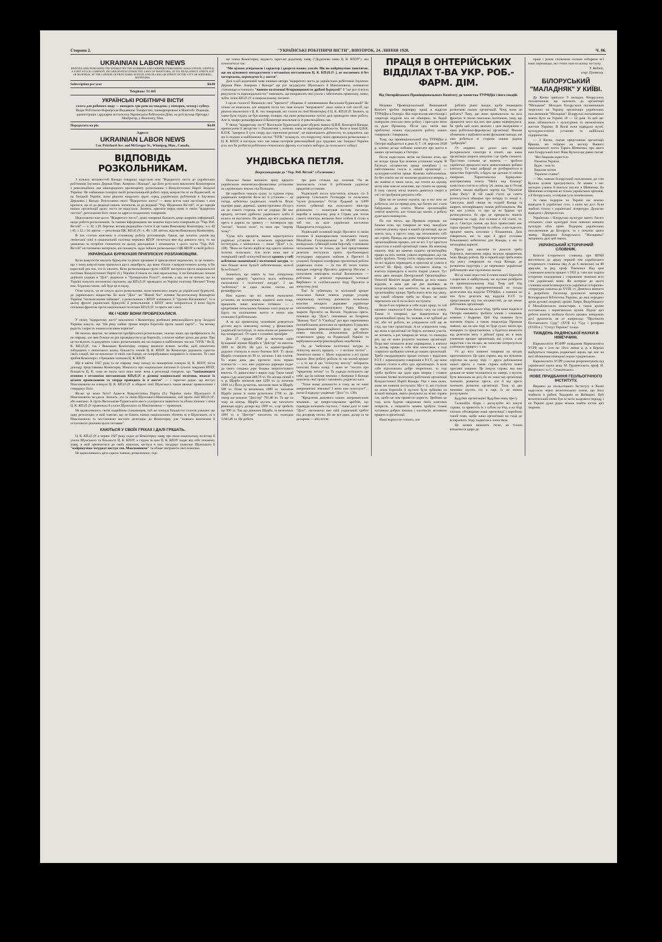Сторона 2. "УКРАЇНСЬКІ РОБІТНИЧІ ВІСТИ", ВІВТОРОК, 24. ЛИПНЯ 1928. Ч. 86.
UKRAINIAN LABOR NEWS
PRINTED AND PUBLISHED TRI-WEEKLY BY THE WORKERS AND FARMERS PUBLISHING ASSOCIATION, LIMITED, A JOINT STOCK COMPANY, INCORPORATED UNDER THE LAWS OF MANITOBA, AT ITS HEAD OFFICE AND PLACE OF BUSINESS, AT THE CORNER OF PRITCHARD AVENUE AND McGREGOR STREET IN THE CITY OF WINNIPEG, MANITOBA.
Subscription per year $4.00
Telephone: 51 465
УКРАЇНСЬКІ РОБІТНИЧІ ВІСТИ
газета для робочого люду — виходить три рази на тиждень: у вівторок, четвер і суботу.
Видає Робітничо-Фармерське Видавниче Товариство, заінкорпороване в Манітобі. Редакція, адміністрація і друкарня міститься в Українськім Робітничім Домі, на розі вулиць Прічард і МекҐреґор, у Вінніпеґу, Ман.
Передплата на рік $4.00
Адреса:
UKRAINIAN LABOR NEWS
Cor. Pritchard Ave. and McGregor St., Winnipeg, Man., Canada.
ВІДПОВІДЬ РОЗКОЛЬНИКАМ.
З кількох місцевостей Канади товариші надіслали нам "Відкритого листа до українських робітників Злучених Держав Півн. Америки і Канади", що його розіслали виключені Комінтерном з революційних лав міжнародного пролетаріяту розкольники з Комуністичної Партії Західної України. Не найшовши попертя своїй розкольницькій роботі серед комуністів ні на Радянській, ні на Західній Україні, вони рішили нащупати ґрунт серед українських робітників в Злучених Державах і Канаді. Розсилаючи свого "Відкритого листа" — вони все-ж таки настільки з ним крилися, що ні до редакції наших часописів, ні до редакції "Укр. Щоденних Вістей", ні до зарядів наших організацій цього листа не надіслали. Значить, крилися перед нами із своїм "відкритим листом", розсилаючи його лише на адреси поодиноких товаришів.
Надсилаючи нам цього "Відкритого листа", деякі товариші бажають дещо ширших інформацій, щодо роботи роскольників. За такими інформаціями ми можемо відослати товаришів до "Укр. Роб. Вістей" — ч. 32, з 20. березня, велика редакційна стаття й дві заяви Виконкому Комінтерну; ч.ч. 42 і 43, з 12, і 14. квітня — резолюція ЦК. КП.(б.)У.; ч. 49, з 28. квітня, відозва Виконкому Комінтерну.
В тих статтях вияснено в основному роботу розламовців. Однак, що початок ухилів від ленінської лінії в національній політиці верхівки КПЗУ тягнеться вже від довшого часу, то ми уважаємо за потрібне спинитися на цьому докладніше і починаючи з цього числа "Укр. Роб. Вістей" міститимемо матеріяли, які покажуть, куди зайшли розкольники з ЦК КПЗУ в своїй роботі.
УКРАЇНСЬКА БУРЖУАЗІЯ ПРИПЛІСКУЄ РОЗЛАМОВЦЯМ.
Коли комуністів хвалить буржуазія та ріжні проміжні й здекласовані недоноски, то це значить, що з тими комуністами трапилося щось недоброго, що вони з'їхали з комуністичного шляху в бік корисний для тих, хто їх хвалить. Коли розкольницька група з КПЗУ виступила проти національної політики Комуністичної Партії (б.) України й пішла по лінії шумськізму, її по батьківськи почали дорікати ундиди в "Ділі", радикали в "Громадськім Голосі", мовляв, а що, ми не казали, що на Україні панують московські окупанти, що КП.(б.)У. проводить на Україні політику Москви? Тепер вам, блудним синам, хай буде це в науку.
Отже хочуть, чи не хочуть цього розкольники, вони опинилися лицем до української буржуазії, до українського міщанства. Бо коли "Діло" чи "Новий Час" називає багатотисячну Компартію України "московськими займами", а розкольники з КПЗУ називають її "групою Кагановича", то в цьому фронті української буржуазії й розкольників з КПЗУ межі затираються й вони йдуть спільним фронтом проти національної політики КП.(б.)У. та проти неї самої.
ЯК І ЧОМУ ВОНИ ПРОБРЕХАЛИСЯ.
У свому "відкритому листі" виключені з Комінтерну розбивачі революційного руху Західної України кажуть, що "пів року майже триває вперта боротьба проти нашої партії"... "на велику радість і користь нашим клясовим ворогам".
Не знаємо, вмисне, чи невмисне пробрехалися розкольники, знаємо лише, що пробрехалися, бо не півроку, але вже більше як рік проваджується ця боротьба, а власне майже цілих два роки. Про це посвідчать ті документи самих розкольників, які ми подамо в найближчих числах "У.Р.В." Як Ц. К. КП.(б.)У., так і Виконком Комінтерну спершу вживали всяких засобів, щоб опам'ятати заблуканих з ленінського шляху більшість членів Ц. К. КПЗУ. Бо Комінтерн дорожить єдністю своїх секцій, він не виключає із своїх лав борців, не попробувавши направити їх помилки. Те саме зробив Комінтерн і з бувшими членами Ц. К. КПЗУ.
Ще в квітні 1927 року (а не півроку тому назад) на пошиpeнім пленумі Ц. К. КПЗУ, після докладу представника Комінтерну Миколоса про національне питання й сучасні завдання КПЗУ, більшість Ц. К. сама не знала чого вона хоче: вона в резолюції говорила, що "запізнавшися основно з останніми постановами КП.(б.)У. в ділянці національної політики, вважає їх цілком правильними та твердо проводить їх в життя" — і зараз-же додає, що виступ Максимовича на пленумі Ц. К. КП.(б.)У. в обороні лінії Шумського також вважає правильними і стверджує його.
Як-же це може бути? Адже-ж Комуністична Партія (б.) України лінію Шумського й Максимовича засудила. Значить, хто за лінію Шумського-Максимовича, той проти лінії КП.(б.)У., або навпаки. А група Василькова-Турянського якось ухитрилася заявитися за обома лініями: і лінія Ц. К. КП.(б.)У. правильна й ухили Шумського та Максимовича — правильні.
Не вдоволившись своїм подвійним становищем, той же пленум більшістю голосів ухвалює ще одну резолюцію, в якій заявляє, що не бачить ніяких національних збочень ні в Шумського, ні в Максимовича та постановляє вислати делеґацію до Комінтерну для "повного вияснення й остаточного рішення цього питання".
КАЮТЬСЯ У СВОЇХ ГРІХАХ І ДАЛІ ГРІШАТЬ.
Ц. К. КП.(б.)У. в червні 1927 року подає до Комінтерну заяву про свою національну політику й ухили Шумського та більшості Ц. К. КПЗУ, а слідом за цим Ц. К. КПЗУ подає від себе покаянну заяву, в якій признається до своїх помилок, кається в них, засуджує помилки Шумського й "найрішучіше засуджує виступ тов. Максимовича" та обіцяє виправити свої помилки.
Не вдоволившись цією одною заявою, розкольники, тоді
ще члени Комінтерну, видають зараз-же додаткову заяву ("Додаткова заява Ц. К. КПЗУ"), яка починається так:
"Ми цілком усвідомили і характер і джерело наших ухилів. Ми як-найрішучіше заявляємо, що ми цілковито погоджуємося з останніми постановами Ц. К. КП.(б.)У. і, не вагаючись й без застережень, переведемо їх у життя".
Далі в цій додатковій заяві нинішні автори "відкритого листа до українських робітників Злучених Держав Півн. Америки і Канади" ще раз засуджують Шумського й Максимовича, називаючи становище останнього "виявом політичної безпринципности дрібної буржуазії" й "ще раз зі всією рішучістю та відповідальністю" заявляють, що виправлять свої ухили і забезпечать правильну лінію, тобто лінію КП.(б.)У. в національному питанні.
І що-ж сталося? Виконали свої "врочисті" обіцянки й запевнювання Васильків-Турянський? Не тільки не виконали, але невдовзі після тих заяв почали "виправляти" свою лінію в той спосіб, що рішили виключити з Ц. К. тих товаришів, які стояли на лінії Комінтерну й Ц. К. КП.(б.)У. Значить, ці заяви були злудні, це був маневр, плащик, під яким розкольники хотіли далі проводити свою роботу. Але їх заміри розшифровано й Комінтерн виключив їх із революційних лав.
У свому "відкритому листі" Васильків-Турянський дуже обурені заявою Ц.В.К. Компартії Канади, приписуючи її авторство т. Поповичеві і, мовляв, заява не відповідає дійсности. Коли в заяві Ц.В.К. К.П.К. "джерела й суть спору, що спричинив розлам", не відповідають дійсности, то документи, що ми їх подамо в найближчих числах "У.Р.В." покажуть, хто покручену лінію проводили розкольники з Ц. К. КПЗУ, в наслідок чого так тяжко потерпів революційний рух трудових мас Західної України (ось хоч би розбиття робітничо-селянського фронту в останніх виборах до польського сойму).
УНДІВСЬКА ПЕТЛЯ.
(Кореспонденція до "Укр. Роб. Вістей" з Галичини.)
Польські банки виповіли зразу кредити українським економічно-фінансовим установам на українських землях під Польщею.
Це наробило чимало шуму та гудіння серед ундівських патріотів. Бо-ж всі ті установи — це гнізда, кубелечка ундівських семейств. Всякі надзірні ради, дирекції, адміністративна обслуга аж до самого сторожа, все це ундиди. Не має кредиту, нестане дрібного ундівського хліба й колись не вистачить. Не дивно, що вся ундівська преса в дарила на тривогу — заговорила про "петлю", "власні сили", то знов про "мертву точку".
"Сума всіх кредитів, якими користуються ундівські установи в польських акредитових інституціях, є мінімальна — пише "Діло" з (ч. 138). "Вона не багато відбігає від одного міліона золотих польських. Але коли вона вже в теперішній своїй ліліпутній висоті криють у собі небезпеки економічної і політичної натури, то тим більше вони були-б небезпечними, коли-б були більші"...
Значиться, що навіть за тою ліліпутною висотою кредиту "криється якась небезпека економічної і політичної натури". І цю "небезпеку" за один міліон злотих ми розшифруємо.
Нам відомо, що всі низові економічні установи, як кооперативи, щадничі каси тощо, працюють лише власною готівкою — і кредитовані польськими банками злоті рішуче не йдуть на поліпшення життя в низах між селянами й робітниками.
А як що приватному чоловікові доведеться дістати якусь невеличку позику у фінансових ундівській інституції, то вона нічим не ріжниться від лихварської. От один з головних примірів:
Дня 17. грудня 1924 р. визичив один бучацький мужик Щирба в "Дністрі" на вексель 1000 зл. ($110). На уділ та адміністраційні додатки стягнули в нього близько $10. Ті гроші Щирба сплачував по 50 зл. місячно. І він платив. Та ледви день два протягнє поза термін платности — ого, вже ундівська дирекція подає до свого синдика д-ра Федяка запротестувати вексель. О, дивися вже є вирок суду. Один такий вирок суду коштував 248,70 зл. По місяць пізній з ч. р. Щирба заплатив вже 1250 зл. (а позичив 1000 зл.) Його ручитель, заплатив знов за Щирбу 500 зл. Отже за визичених 1000 зл. заплатив Щирба разом зі своїм ручителем 1750 зл. До тепер ще вимагає "Дністер" 791,46 зл. Та ще на тому не кінець. Щирба мусить ще заплатити ріжницю курсу долара від 1500 зл., а це зробить ще 500 зл. Так що довжник Щирба, за визичених 1000 зл. в "Дністрі" заплатить по сьогодня 3,041,46 зл. Це робить
три рази стільки, що позичив. Он як запомагають селян й робітників ундівські кредитові установи.
Ундівський посол властитель кількох сіл й директор Сільського Господаря та польських "кулек рольничих" Остап Луцький за 3.000 злотих субвенції від польського міністра рільництва — влаштував виставу масляних виробів в минулому році в Стрию для тогож самого міністра, витаючи його хлібом й сіллю в той час, як ціле українське населення Підкарпаття голодувало.
Ундівський головний видїл Просвіти зі своїм головою й віцемаршалком польського сенату Михайлом Галущинським за 45,000 злотих воєвідських субвенцій повів боротьбу з низовими читальнями за те тільки, що їхні представники делегати виступили проти гра-біжницької господарки народним майном в Просвіті й угодової, базарної плятформи просвітньої роботи ундівських голов. — За тих 45 тисяч злотих викидав секретар Просвіти директор Магаляс з польським комісаром поліції Бахматюком — робітника й делегата городецької читальні Вербового із саліЗагального зїзду Просвіти в минулому році.
Так! За субвенцію, за міліонний кредит польських банків повели ундиди угодову національну політику, допомогли польським властям знищити державне українське шкільництво, спольонізувати Рідну Школу, закрити Просвіти на Волині. Ундівська преса, почавши від "Діла", скінчивши на базарних "Новому Часі" й "Свободі" раз враз переповнена поліцейськими доносами на провідних й рядових працьовників революційного руху; ця преса повна наклепів, опльовлення робітничо-селянського уряду на Радянській Україні та вербування контр-революційних недобитків.
Он де "небезпека політичної натури за ліліпутну висоту кредиту — 1 міліона злотих"... Значиться манко є. Мало порушили а всі гроші видали. Всю роботу робили за так малий кредит — а то ще й цю "ліліпутну висоту" забирають польські банки назад. І якже не "писати про "кредитову петлю" та. Та ундиди потішають ще себе, що їм мовляв земляки з Америки й Канади пошлють свої гроші і заповнять ундівські каси.
"Хтож може допомогти в тому, як не наші американські земляки? І вони нам помогуть!"... питає й відказує ундівське "Діло" (ч. 138).
"Кредитова допомога наших американських земляків... це випростовування хребтів, що подекуди почнають гнутися..." пише далі те саме "Діло", нагинаючи вже свій ундівський хребет під доларову петлю. Ні же все одно, долар та чи доларова — аби петля.
ПРАЦЯ В ОНТЕРІЙСЬКИХ ВІДДІЛАХ Т-ВА УКР. РОБ.-ФАРМ. ДІМ.
Від Онтерійського Провінціонального Комітету до членства ТУРФДім і його секцій.
Недавно Провінціональний Виконавчий Комітет зробив перевірку праці в відділах ТУРФДім в Онтеріо. Він порозсилав квестіонарі і секретарі відділів хоч не обширно, то бодай поверхово описали свою роботу і прислали звіти на руки Провкому. Після цих звітів вже приблизно можна підсумувати роботу наших товаришів і товаришок.
Тому, що провінціональний зїзд ТУРФДім в Онтеріо відбудеться в днях 6, 7. і 8. вересня 1928 р. хочемо де-що побіжно написати про життя в наших організаціях в Онтеріо.
Після надісланих звітів ми бачимо ясно, що не всюди праця йде повним успішним ходом. В багатьох місцевостях праця занедбана і то найголовніша галузь в нашій організації — культурно-освітня праця. Кажемо найголовніша, бо без освіти ми не зможемо рушитися вперед, а ми живемо в таких часах, що стояти на одному місці ніяк нам не можливо, що стояти на одному й тому самому місці значить дивитися смерті в очі і не пробувати рятувати себе.
Цим ми не хочемо сказати, що в нас нічо не робиться, але по правді діти, що багато нас стали байдужими до освіти. Маємо організаційні освітні комітети, але тільки що маємо, а роботу дуже мало виконуємо.
По тих звітах, що Провком отримав, ми бачимо ясно, що товариші не тому занедбали освітню ділянку праці в нашій організації, що не мають часу, а просто тому, що легковажать собі цю справу. Правда, що деякі товариші перетяжені організаційною працею, але не всі. І тут криється недостача в нашій організації також. На кожному нашому зїзді ми кажемо подіяти організаційну працю на всіх членів, ухвали переводимо, що так треба зробити. Тепер стоїть перед нами питання, чи всі відділи переводять в практиці ці ухвали в життя? Ні. Цему треба поставити кінець та взятися переводити в життя зіздові ухвали. Тут нема двох виходів. Центральний Організаційно-Освітній Комітет видав обіжник до всіх наших відділів, в якім дав ще раз вказівки, як поорганізувати такі комітети, так як провадити організаційну працю. Треба взяти всім під увагу, що такий обіжник треба на зборах не лише перечитати але й після його поступати.
Коли-б ми перевели в себе поділ праці, то той напевно лишилося-б нам багато часу на освіту. Також ті товариші, що відказуються від організаційної праці, бо, мовляв, я не здібний до тої, або тої роботи, не усвідомили собі ще як слід, що таке організація. А не усвідомили тому, що вони в організації не беруть активної участи, не читають, а раз товариш не читає, то очевидна річ, що не може розуміти значіння організації. Пора вже залишити всякі оправдання, а взятися за ділову працю в себе між членством, а тоді старатися здобувати членів до наших організацій. Треба скоординувати працю спільно з відділами Р.З.Т. і переконувати товаришів в Р.З.Т., що вони повинні стояти в обох цих організаціях. А коли себе підготовлять добре теоретично, то тоді треба зробити ще один крок вперед і ставати членами боєвої політичної робітничої організації Комуністичної Партії Канади. Оце є наш шлях, яким ми повинні поступати. Ми є ті, які ступили на шлях боротьби й мусимо бути чуйними на всякий випадок, вміти реагувати на всякі справи так, щоби це нам принесло користь. Зробимо це тоді, коли будемо свідомими своїх клясових інтересів, а свідомість можна здобути тільки читанням добрих книжок і часописів, активною працею в організації.
Наші вороги не спіпять, але
роблять ріжні заходи, щоби пошкодити розвиткові наших організацій. Чому вони це роблять? Тому, що вони провалилися на всіх фронтах зі своєю панською політикою, тому, що працюючі маси від них вже давно відвернулися. Їм треба цей шлях вказати і цим вказувачем є наші робітничо-фармерські організації. Нашим обовязком є відбивати всякі фальшиві напади, які нам робиться зі сторони наших рідних "добродіїв".
От недавно на донос цих людців роскричалися сенатори в сенаті, що наша організація ширить комунізм і це треба спинити. Простими словами це значить — зробити українські працюючі маси мовчазливими рабами капіталу. Та наші добродії не розбираються в средствах боротьби, а йдуть ще дальше зі своїми намірами. Торонтоньська буржуазно-консервативна газета "Мейл енд Емпаєр" помістила статтю в суботу 14. липня, що в Оттаві роблять заходи відібрати чартер від "Ukrainian Labor Party". В тій самій статті ця газета розписується обширно про поїздку та лекції п. Свистуна, який свище по східній Канаді та ширить петлюрівщину поміж робітництвом. Які він має успіхи, то про це не будемо тут розписуватися, бо про це прекрасно знають товариші на сході. Але головне в тій статті, те, що п. Свистун сказав, що його православіє має сорок процент Українців за собою, а шістьдесять процент мають католики і більшовики. Далі говориться, які то одні й другі (головно більшовики) небезпечні для Канади, а які то петлюрівці корисні.
Проти цих наклепів та доносів треба боротися, виясняючи перед загалом працюючих їхню бридку роботу. Це в першій мірі треба взяти під увагу товаришам на сході Канади, де розвинена індустрія і де переважно українське робітництво жие скупченою масою.
Всі ці наші недостачі й пляни нашої боротьби з ворогами в майбутньому ми мусимо розібрати на провінціональному зїзді. Тому цей зїзд повинен бути зарепрезентований не тільки делегатами від відділів ТУРФДім, а повинні на нім бути делегати від відділів Р.З.Т. та представники від тих місцевостей, де ще немає робітничих організацій.
Почавши від цього зїзду, треба наші відділи в Онтеріо ожвавити, зробити членів і членкинь живими і бодрими. Цей зїзд повинен бути масовим зїздом, а також заздалегідь Провком заявляє, що на цім зїзді не буде сухих звітів про концерти та представлення, а будеться вимагати від делегатів звіту з дійсної праці як: в яких умовинах працює організація, які успіхи, а які недостачі є на місцях, як членство інтересується освітньою працею і т. ин.
От до чого повинні товариші на місцях приготовитися. Це одна справа, яку ми візьмемо серіозно на цьому зїзді — друга добільшення нашої преси, а також справа набуття нової пресової машини. Це пекуча справа, яка вже дальше не може залишатися на папері, а мусить бути виконана на ділі, бо не лише від організації залежить розвиток преси, але й від преси залежить розвиток організації. Тому ці два чинники мусять іти в парі, їх не можна розлучувати.
Будуймо організацію! Будуймо нашу пресу.
Скликайте збори і дискутуйте всі пекучі справи, та привозіть їх з собою на зїзд, а на зїзді спільно обговоримо наші пропозиції і виробимо такий плян, щоби наша організація на сході до всекраєвого зїзду подвоїлась членством.
Це можна виконати легко, як тільки візьмемося щиро до
праці і разом спільними силами поборемо всі наші перешкоди, які стоять нам на шляху поступу.
Т. Кобзей,
секр. Провкому.
БІЛОРУСЬКИЙ "МАЛАДНЯК" У КИЇВІ.
До Києва приїхало 9 молодих білоруських письменників, що належать до організації "Маладняк". Молодих білоруських письменників запросила на Україну організація українських письменників "Молодняк". Білоруські письменники мають бути на Україні 10 — 12 днів. За цей час вони обізнаються з культурним та економічним життям України. В Києві вони відвідали музеї, культурно-освітні установи та найбільші підприємства.
— З Києва, сказав представник організації Брашка, ми поїдемо на могилу Вашого національного поета Тараса Шевченка, про якого наш білоруський поет Янко Купала ще давно писав:
"Яго бацькам ахристіла
Памятна Украіна.
Будзь : нам ти
Бацькам мілим
Украінче славни".
— Ми, заявляє білоруський письменник, до слів Купали цілком приєднуємось, бо кожен з нас молодих учився й вчиться писати в Шевченка, бо Шевченко оспівував не тільки українських кріпаків, а й білоруських, оспівував усіх поневолених.
За свою подорож по Україні ми хочемо відвідати й українське село, з яким ми досі були знайомі тільки з української літератури. Думаємо відвідати і Дніпрельстан.
Українська і білоруська культура мають багато спільного, отже культурні сили повинні вивчати культури обох країн. Подорож українських письменників до Білоруси, то є початок цього звязку. Відвідини білоруського "Маладняка" зміцняють далі цей звязок.
УКРАЇНСЬКИЙ ІСТОРИЧНИЙ СЛОВНИК.
Комісія історичного словника при ВУАН виготовило до друку перший том українського історичного словника (від А до Є включно) на 40 аркушів, за ред. проф. Тимченка. Над цим словником комісія працює з 1921 р. і він має подати історичне походження і старовинне значіння всіх слів української мови. Як матеріял до цього словника комісія використала українські історично-літературні памятки до XVIII. ст. Довелося вивчити й розробити багатющі рукописні матеріяли Всенародньої Бібліотеки України, до якої передано архів духової академії, архіви Лаври, Видубецького й Михайлівського монастирів, а також архіви полтавських і чернігівських музеїв. Підчас цієї роботи комісія знайшла багато цікавих невідомих досі рукописів, як от наприклад: "Протоколи Полтавського Суду" (XVII в.) "Суд і розправа (XVIII в.). "Статут України" то-що.
ТИЖДЕНЬ РАДЯНСЬКОЇ НАУКИ В НІМЕЧЧИНІ.
Наркомосвіти РСФРР повідомив Наркомосвіти УСРР, що з 1-го по 10-го липня ц. р. в Берліні відбудеться тиждень радянської науки, що має на меті зближення німецької науки з радянською.
Наркомосвіти УСРР ухвалив репрезентувати від української науки акад. М. Грушевського, проф. Н. Яворського та С. Семковського.
НОВЕ ПРИДБАННЯ ГЕОЛЬОГІЧНОГО ІНСТИТУТУ.
Недавно до геольогічного Інституту в Києві надіслали череп велитенського оленя, що його знайшли в районі Ходорова на Київщині. Цей велитенський олень був за часів льодового періоду і на Україні дуже рідко можна знайти кістяк цієї тварини.